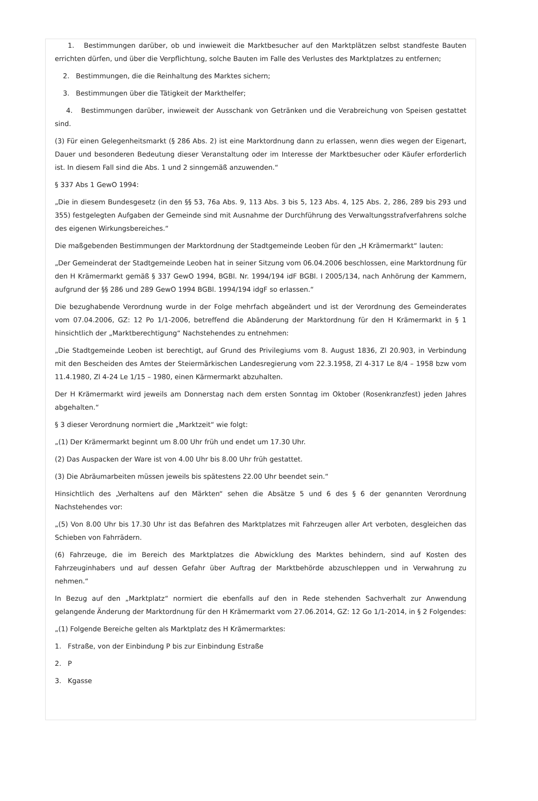1. Bestimmungen darüber, ob und inwieweit die Marktbesucher auf den Marktplätzen selbst standfeste Bauten errichten dürfen, und über die Verpflichtung, solche Bauten im Falle des Verlustes des Marktplatzes zu entfernen;
2. Bestimmungen, die die Reinhaltung des Marktes sichern;
3. Bestimmungen über die Tätigkeit der Markthelfer;
4. Bestimmungen darüber, inwieweit der Ausschank von Getränken und die Verabreichung von Speisen gestattet sind.
(3) Für einen Gelegenheitsmarkt (§ 286 Abs. 2) ist eine Marktordnung dann zu erlassen, wenn dies wegen der Eigenart, Dauer und besonderen Bedeutung dieser Veranstaltung oder im Interesse der Marktbesucher oder Käufer erforderlich ist. In diesem Fall sind die Abs. 1 und 2 sinngemäß anzuwenden.“
§ 337 Abs 1 GewO 1994:
„Die in diesem Bundesgesetz (in den §§ 53, 76a Abs. 9, 113 Abs. 3 bis 5, 123 Abs. 4, 125 Abs. 2, 286, 289 bis 293 und 355) festgelegten Aufgaben der Gemeinde sind mit Ausnahme der Durchführung des Verwaltungsstrafverfahrens solche des eigenen Wirkungsbereiches.“
Die maßgebenden Bestimmungen der Marktordnung der Stadtgemeinde Leoben für den „H Krämermarkt“ lauten:
„Der Gemeinderat der Stadtgemeinde Leoben hat in seiner Sitzung vom 06.04.2006 beschlossen, eine Marktordnung für den H Krämermarkt gemäß § 337 GewO 1994, BGBl. Nr. 1994/194 idF BGBl. I 2005/134, nach Anhörung der Kammern, aufgrund der §§ 286 und 289 GewO 1994 BGBl. 1994/194 idgF so erlassen.“
Die bezughabende Verordnung wurde in der Folge mehrfach abgeändert und ist der Verordnung des Gemeinderates vom 07.04.2006, GZ: 12 Po 1/1-2006, betreffend die Abänderung der Marktordnung für den H Krämermarkt in § 1 hinsichtlich der „Marktberechtigung“ Nachstehendes zu entnehmen:
„Die Stadtgemeinde Leoben ist berechtigt, auf Grund des Privilegiums vom 8. August 1836, Zl 20.903, in Verbindung mit den Bescheiden des Amtes der Steiermärkischen Landesregierung vom 22.3.1958, Zl 4-317 Le 8/4 – 1958 bzw vom 11.4.1980, Zl 4-24 Le 1/15 – 1980, einen Kärmermarkt abzuhalten.
Der H Krämermarkt wird jeweils am Donnerstag nach dem ersten Sonntag im Oktober (Rosenkranzfest) jeden Jahres abgehalten.“
§ 3 dieser Verordnung normiert die „Marktzeit“ wie folgt:
„(1) Der Krämermarkt beginnt um 8.00 Uhr früh und endet um 17.30 Uhr.
(2) Das Auspacken der Ware ist von 4.00 Uhr bis 8.00 Uhr früh gestattet.
(3) Die Abräumarbeiten müssen jeweils bis spätestens 22.00 Uhr beendet sein.“
Hinsichtlich des „Verhaltens auf den Märkten“ sehen die Absätze 5 und 6 des § 6 der genannten Verordnung Nachstehendes vor:
„(5) Von 8.00 Uhr bis 17.30 Uhr ist das Befahren des Marktplatzes mit Fahrzeugen aller Art verboten, desgleichen das Schieben von Fahrrädern.
(6) Fahrzeuge, die im Bereich des Marktplatzes die Abwicklung des Marktes behindern, sind auf Kosten des Fahrzeuginhabers und auf dessen Gefahr über Auftrag der Marktbehörde abzuschleppen und in Verwahrung zu nehmen.“
In Bezug auf den „Marktplatz“ normiert die ebenfalls auf den in Rede stehenden Sachverhalt zur Anwendung gelangende Änderung der Marktordnung für den H Krämermarkt vom 27.06.2014, GZ: 12 Go 1/1-2014, in § 2 Folgendes:
„(1) Folgende Bereiche gelten als Marktplatz des H Krämermarktes:
1. Fstraße, von der Einbindung P bis zur Einbindung Estraße
2. P
3. Kgasse